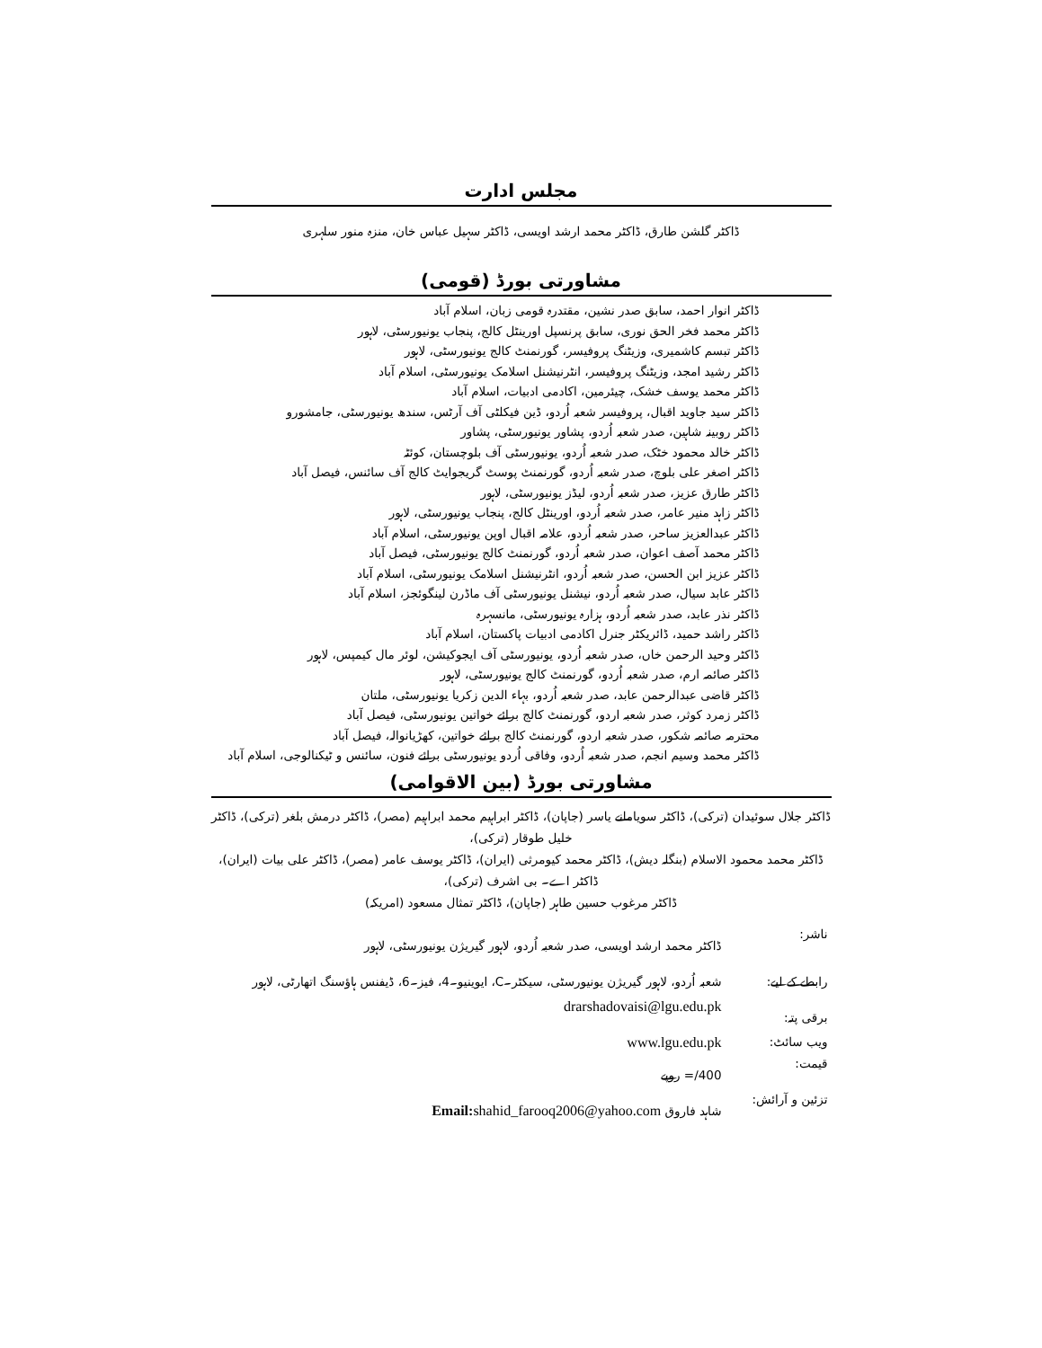مجلس ادارت
ڈاکٹر گلشن طارق، ڈاکٹر محمد ارشد اویسی، ڈاکٹر سہیل عباس خان، منزہ منور سلہری
مشاورتی بورڈ (قومی)
ڈاکٹر انوار احمد، سابق صدر نشین، مقتدرہ قومی زبان، اسلام آباد
ڈاکٹر محمد فخر الحق نوری، سابق پرنسپل اورینٹل کالج، پنجاب یونیورسٹی، لاہور
ڈاکٹر تبسم کاشمیری، وزیٹنگ پروفیسر، گورنمنٹ کالج یونیورسٹی، لاہور
ڈاکٹر رشید امجد، وزیٹنگ پروفیسر، انٹرنیشنل اسلامک یونیورسٹی، اسلام آباد
ڈاکٹر محمد یوسف خشک، چیئرمین، اکادمی ادبیات، اسلام آباد
ڈاکٹر سید جاوید اقبال، پروفیسر شعبہ اُردو، ڈین فیکلٹی آف آرٹس، سندھ یونیورسٹی، جامشورو
ڈاکٹر روبینہ شاہین، صدر شعبہ اُردو، پشاور یونیورسٹی، پشاور
ڈاکٹر خالد محمود خٹک، صدر شعبہ اُردو، یونیورسٹی آف بلوچستان، کوئٹہ
ڈاکٹر اصغر علی بلوچ، صدر شعبہ اُردو، گورنمنٹ پوسٹ گریجوایٹ کالج آف سائنس، فیصل آباد
ڈاکٹر طارق عزیز، صدر شعبہ اُردو، لیڈز یونیورسٹی، لاہور
ڈاکٹر زاہد منیر عامر، صدر شعبہ اُردو، اورینٹل کالج، پنجاب یونیورسٹی، لاہور
ڈاکٹر عبدالعزیز ساحر، صدر شعبہ اُردو، علامہ اقبال اوپن یونیورسٹی، اسلام آباد
ڈاکٹر محمد آصف اعوان، صدر شعبہ اُردو، گورنمنٹ کالج یونیورسٹی، فیصل آباد
ڈاکٹر عزیز ابن الحسن، صدر شعبہ اُردو، انٹرنیشنل اسلامک یونیورسٹی، اسلام آباد
ڈاکٹر عابد سیال، صدر شعبہ اُردو، نیشنل یونیورسٹی آف ماڈرن لینگوئجز، اسلام آباد
ڈاکٹر نذر عابد، صدر شعبہ اُردو، ہزارہ یونیورسٹی، مانسہرہ
ڈاکٹر راشد حمید، ڈائریکٹر جنرل اکادمی ادبیات پاکستان، اسلام آباد
ڈاکٹر وحید الرحمن خاں، صدر شعبہ اُردو، یونیورسٹی آف ایجوکیشن، لوئر مال کیمپس، لاہور
ڈاکٹر صائمہ ارم، صدر شعبہ اُردو، گورنمنٹ کالج یونیورسٹی، لاہور
ڈاکٹر قاضی عبدالرحمن عابد، صدر شعبہ اُردو، بہاء الدین زکریا یونیورسٹی، ملتان
ڈاکٹر زمرد کوثر، صدر شعبہ اردو، گورنمنٹ کالج برائے خواتین یونیورسٹی، فیصل آباد
محترمہ صائمہ شکور، صدر شعبہ اردو، گورنمنٹ کالج برائے خواتین، کھڑیانوالہ، فیصل آباد
ڈاکٹر محمد وسیم انجم، صدر شعبہ اُردو، وفاقی اُردو یونیورسٹی برائے فنون، سائنس و ٹیکنالوجی، اسلام آباد
مشاورتی بورڈ (بین الاقوامی)
ڈاکٹر جلال سوئیدان (ترکی)، ڈاکٹر سویامانے یاسر (جاپان)، ڈاکٹر ابراہیم محمد ابراہیم (مصر)، ڈاکٹر درمش بلغر (ترکی)، ڈاکٹر خلیل طوقار (ترکی)،
ڈاکٹر محمد محمود الاسلام (بنگلہ دیش)، ڈاکٹر محمد کیومرثی (ایران)، ڈاکٹر یوسف عامر (مصر)، ڈاکٹر علی بیات (ایران)، ڈاکٹر اے۔ بی اشرف (ترکی)،
ڈاکٹر مرغوب حسین طاہر (جاپان)، ڈاکٹر تمثال مسعود (امریکہ)
| ناشر: | ڈاکٹر محمد ارشد اویسی، صدر شعبہ اُردو، لاہور گیریژن یونیورسٹی، لاہور |
| رابطے کے لیے: | شعبہ اُردو، لاہور گیریژن یونیورسٹی، سیکٹر۔C، ایوینیو۔4، فیز۔6، ڈیفنس ہاؤسنگ اتھارٹی، لاہور |
| برقی پتہ: | drarshadovaisi@lgu.edu.pk |
| ویب سائٹ: | www.lgu.edu.pk |
| قیمت: | 400/= روپے |
| تزئین و آرائش: | شاہد فاروق Email: shahid_farooq2006@yahoo.com |